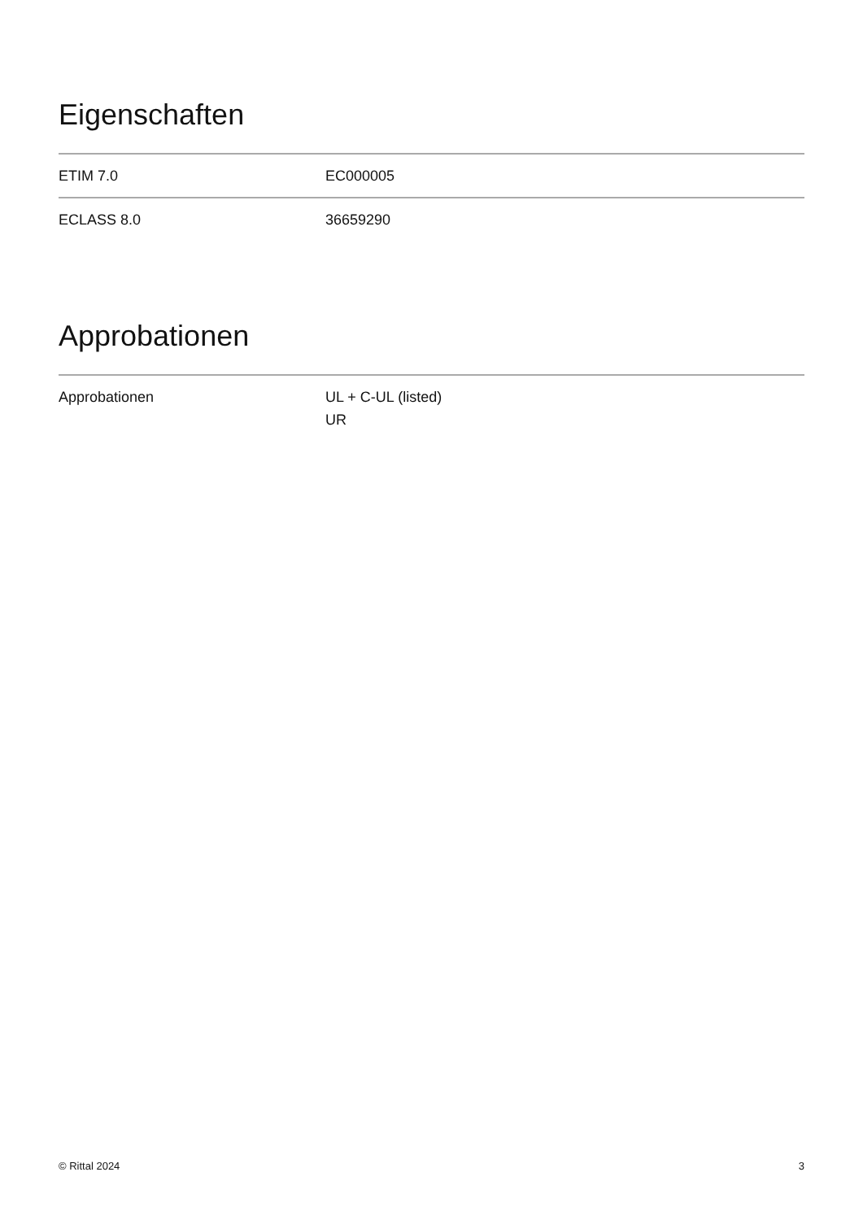Eigenschaften
| ETIM 7.0 | EC000005 |
| ECLASS 8.0 | 36659290 |
Approbationen
| Approbationen | UL + C-UL (listed) UR |
© Rittal 2024 3